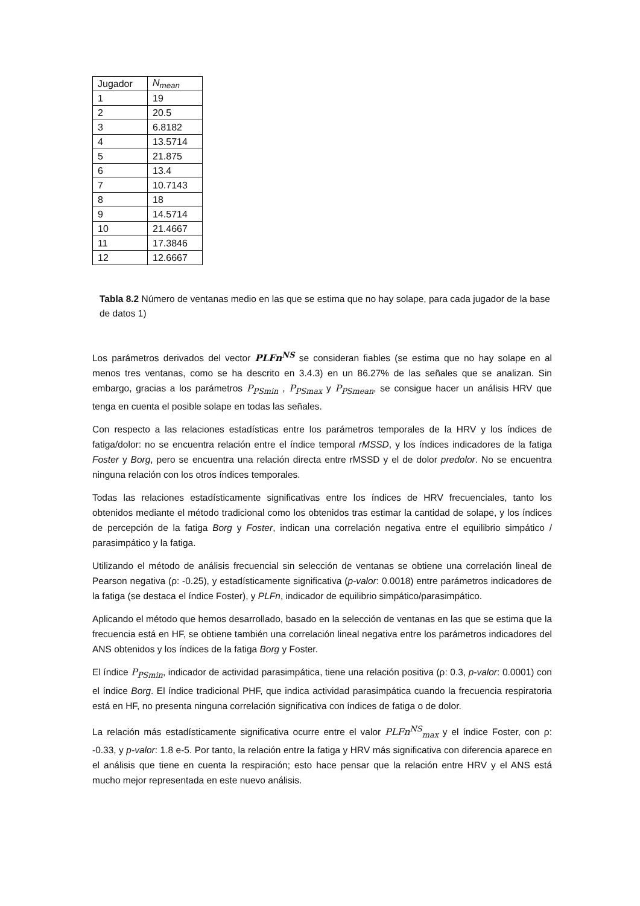| Jugador | N<sub>mean</sub> |
| 1 | 19 |
| 2 | 20.5 |
| 3 | 6.8182 |
| 4 | 13.5714 |
| 5 | 21.875 |
| 6 | 13.4 |
| 7 | 10.7143 |
| 8 | 18 |
| 9 | 14.5714 |
| 10 | 21.4667 |
| 11 | 17.3846 |
| 12 | 12.6667 |
Tabla 8.2 Número de ventanas medio en las que se estima que no hay solape, para cada jugador de la base de datos 1)
Los parámetros derivados del vector PLFn<sup>NS</sup> se consideran fiables (se estima que no hay solape en al menos tres ventanas, como se ha descrito en 3.4.3) en un 86.27% de las señales que se analizan. Sin embargo, gracias a los parámetros P<sub>PSmin</sub> , P<sub>PSmax</sub> y P<sub>PSmean</sub>, se consigue hacer un análisis HRV que tenga en cuenta el posible solape en todas las señales.
Con respecto a las relaciones estadísticas entre los parámetros temporales de la HRV y los índices de fatiga/dolor: no se encuentra relación entre el índice temporal rMSSD, y los índices indicadores de la fatiga Foster y Borg, pero se encuentra una relación directa entre rMSSD y el de dolor predolor. No se encuentra ninguna relación con los otros índices temporales.
Todas las relaciones estadísticamente significativas entre los índices de HRV frecuenciales, tanto los obtenidos mediante el método tradicional como los obtenidos tras estimar la cantidad de solape, y los índices de percepción de la fatiga Borg y Foster, indican una correlación negativa entre el equilibrio simpático / parasimpático y la fatiga.
Utilizando el método de análisis frecuencial sin selección de ventanas se obtiene una correlación lineal de Pearson negativa (ρ: -0.25), y estadísticamente significativa (p-valor: 0.0018) entre parámetros indicadores de la fatiga (se destaca el índice Foster), y PLFn, indicador de equilibrio simpático/parasimpático.
Aplicando el método que hemos desarrollado, basado en la selección de ventanas en las que se estima que la frecuencia está en HF, se obtiene también una correlación lineal negativa entre los parámetros indicadores del ANS obtenidos y los índices de la fatiga Borg y Foster.
El índice P<sub>PSmin</sub>, indicador de actividad parasimpática, tiene una relación positiva (ρ: 0.3, p-valor: 0.0001) con el índice Borg. El índice tradicional PHF, que indica actividad parasimpática cuando la frecuencia respiratoria está en HF, no presenta ninguna correlación significativa con índices de fatiga o de dolor.
La relación más estadísticamente significativa ocurre entre el valor PLFn<sup>NS</sup><sub>max</sub> y el índice Foster, con ρ: -0.33, y p-valor: 1.8 e-5. Por tanto, la relación entre la fatiga y HRV más significativa con diferencia aparece en el análisis que tiene en cuenta la respiración; esto hace pensar que la relación entre HRV y el ANS está mucho mejor representada en este nuevo análisis.